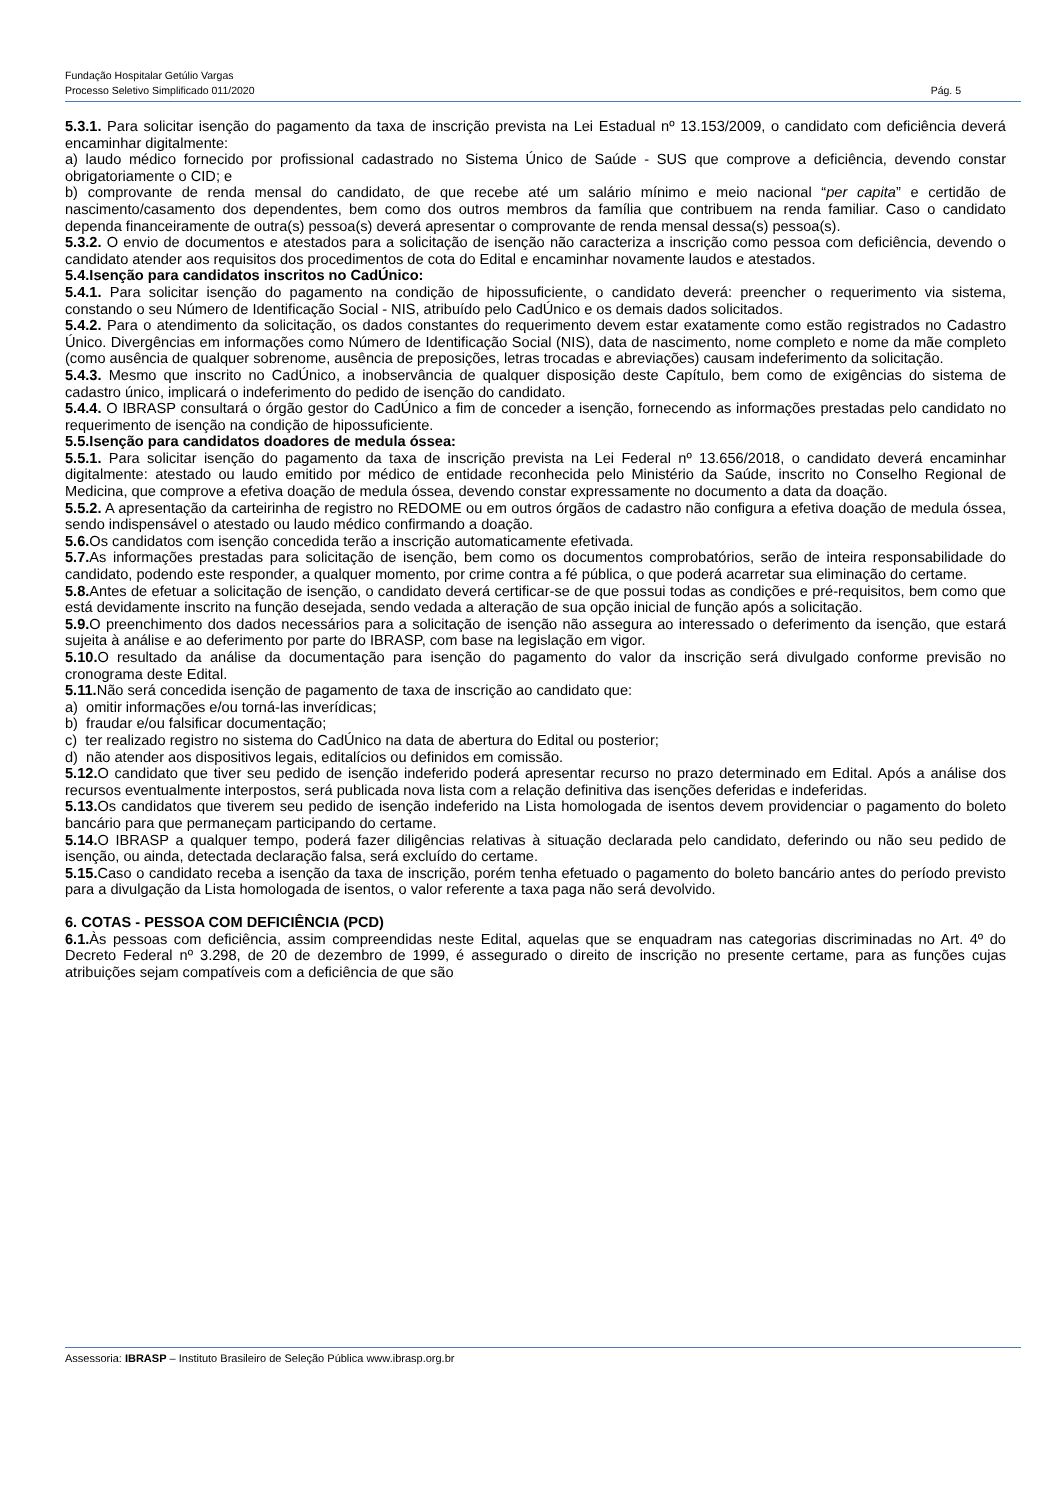Fundação Hospitalar Getúlio Vargas
Processo Seletivo Simplificado 011/2020 Pág. 5
5.3.1. Para solicitar isenção do pagamento da taxa de inscrição prevista na Lei Estadual nº 13.153/2009, o candidato com deficiência deverá encaminhar digitalmente:
a) laudo médico fornecido por profissional cadastrado no Sistema Único de Saúde - SUS que comprove a deficiência, devendo constar obrigatoriamente o CID; e
b) comprovante de renda mensal do candidato, de que recebe até um salário mínimo e meio nacional “per capita” e certidão de nascimento/casamento dos dependentes, bem como dos outros membros da família que contribuem na renda familiar. Caso o candidato dependa financeiramente de outra(s) pessoa(s) deverá apresentar o comprovante de renda mensal dessa(s) pessoa(s).
5.3.2. O envio de documentos e atestados para a solicitação de isenção não caracteriza a inscrição como pessoa com deficiência, devendo o candidato atender aos requisitos dos procedimentos de cota do Edital e encaminhar novamente laudos e atestados.
5.4.Isenção para candidatos inscritos no CadÚnico:
5.4.1. Para solicitar isenção do pagamento na condição de hipossuficiente, o candidato deverá: preencher o requerimento via sistema, constando o seu Número de Identificação Social - NIS, atribuído pelo CadÚnico e os demais dados solicitados.
5.4.2. Para o atendimento da solicitação, os dados constantes do requerimento devem estar exatamente como estão registrados no Cadastro Único. Divergências em informações como Número de Identificação Social (NIS), data de nascimento, nome completo e nome da mãe completo (como ausência de qualquer sobrenome, ausência de preposições, letras trocadas e abreviações) causam indeferimento da solicitação.
5.4.3. Mesmo que inscrito no CadÚnico, a inobservância de qualquer disposição deste Capítulo, bem como de exigências do sistema de cadastro único, implicará o indeferimento do pedido de isenção do candidato.
5.4.4. O IBRASP consultará o órgão gestor do CadÚnico a fim de conceder a isenção, fornecendo as informações prestadas pelo candidato no requerimento de isenção na condição de hipossuficiente.
5.5.Isenção para candidatos doadores de medula óssea:
5.5.1. Para solicitar isenção do pagamento da taxa de inscrição prevista na Lei Federal nº 13.656/2018, o candidato deverá encaminhar digitalmente: atestado ou laudo emitido por médico de entidade reconhecida pelo Ministério da Saúde, inscrito no Conselho Regional de Medicina, que comprove a efetiva doação de medula óssea, devendo constar expressamente no documento a data da doação.
5.5.2. A apresentação da carteirinha de registro no REDOME ou em outros órgãos de cadastro não configura a efetiva doação de medula óssea, sendo indispensável o atestado ou laudo médico confirmando a doação.
5.6. Os candidatos com isenção concedida terão a inscrição automaticamente efetivada.
5.7. As informações prestadas para solicitação de isenção, bem como os documentos comprobatórios, serão de inteira responsabilidade do candidato, podendo este responder, a qualquer momento, por crime contra a fé pública, o que poderá acarretar sua eliminação do certame.
5.8. Antes de efetuar a solicitação de isenção, o candidato deverá certificar-se de que possui todas as condições e pré-requisitos, bem como que está devidamente inscrito na função desejada, sendo vedada a alteração de sua opção inicial de função após a solicitação.
5.9. O preenchimento dos dados necessários para a solicitação de isenção não assegura ao interessado o deferimento da isenção, que estará sujeita à análise e ao deferimento por parte do IBRASP, com base na legislação em vigor.
5.10. O resultado da análise da documentação para isenção do pagamento do valor da inscrição será divulgado conforme previsão no cronograma deste Edital.
5.11. Não será concedida isenção de pagamento de taxa de inscrição ao candidato que:
a) omitir informações e/ou torná-las inverídicas;
b) fraudar e/ou falsificar documentação;
c) ter realizado registro no sistema do CadÚnico na data de abertura do Edital ou posterior;
d) não atender aos dispositivos legais, editalícios ou definidos em comissão.
5.12. O candidato que tiver seu pedido de isenção indeferido poderá apresentar recurso no prazo determinado em Edital. Após a análise dos recursos eventualmente interpostos, será publicada nova lista com a relação definitiva das isenções deferidas e indeferidas.
5.13. Os candidatos que tiverem seu pedido de isenção indeferido na Lista homologada de isentos devem providenciar o pagamento do boleto bancário para que permaneçam participando do certame.
5.14. O IBRASP a qualquer tempo, poderá fazer diligências relativas à situação declarada pelo candidato, deferindo ou não seu pedido de isenção, ou ainda, detectada declaração falsa, será excluído do certame.
5.15. Caso o candidato receba a isenção da taxa de inscrição, porém tenha efetuado o pagamento do boleto bancário antes do período previsto para a divulgação da Lista homologada de isentos, o valor referente a taxa paga não será devolvido.
6. COTAS - PESSOA COM DEFICIÊNCIA (PCD)
6.1. Às pessoas com deficiência, assim compreendidas neste Edital, aquelas que se enquadram nas categorias discriminadas no Art. 4º do Decreto Federal nº 3.298, de 20 de dezembro de 1999, é assegurado o direito de inscrição no presente certame, para as funções cujas atribuições sejam compatíveis com a deficiência de que são
Assessoria: IBRASP – Instituto Brasileiro de Seleção Pública www.ibrasp.org.br